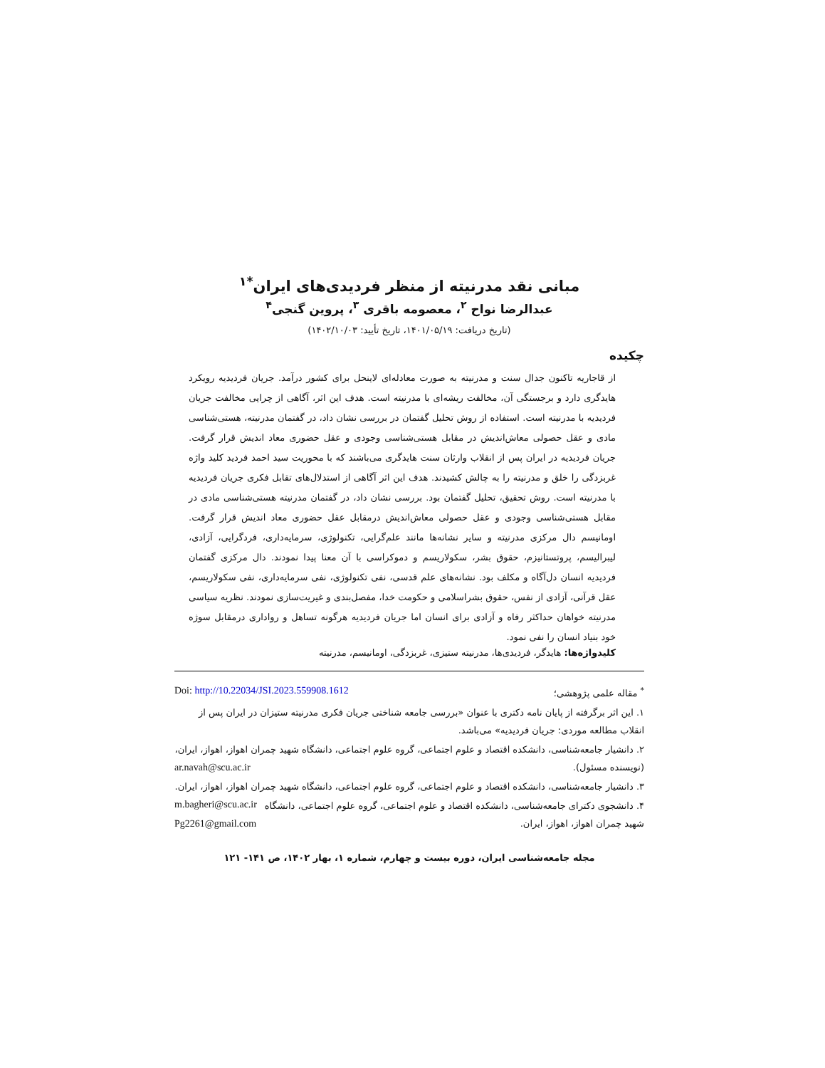مبانی نقد مدرنیته از منظر فردیدی‌های ایران<sup>*۱</sup>
عبدالرضا نواح <sup>۲</sup>، معصومه باقری <sup>۳</sup>، پروین گنجی<sup>۴</sup>
(تاریخ دریافت: ۱۴۰۱/۰۵/۱۹، تاریخ تأیید: ۱۴۰۲/۱۰/۰۳)
چکیده
از قاجاریه تاکنون جدال سنت و مدرنیته به صورت معادله‌ای لاینحل برای کشور درآمد. جریان فردیدیه رویکرد هایدگری دارد و برجستگی آن، مخالفت ریشه‌ای با مدرنیته است. هدف این اثر، آگاهی از چرایی مخالفت جریان فردیدیه با مدرنیته است. استفاده از روش تحلیل گفتمان در بررسی نشان داد، در گفتمان مدرنیته، هستی‌شناسی مادی و عقل حصولی معاش‌اندیش در مقابل هستی‌شناسی وجودی و عقل حضوری معاد اندیش قرار گرفت. جریان فردیدیه در ایران پس از انقلاب وارثان سنت هایدگری می‌باشند که با محوریت سید احمد فردید کلید واژه غربزدگی را خلق و مدرنیته را به چالش کشیدند. هدف این اثر آگاهی از استدلال‌های تقابل فکری جریان فردیدیه با مدرنیته است. روش تحقیق، تحلیل گفتمان بود. بررسی نشان داد، در گفتمان مدرنیته هستی‌شناسی مادی در مقابل هستی‌شناسی وجودی و عقل حصولی معاش‌اندیش درمقابل عقل حضوری معاد اندیش قرار گرفت. اومانیسم دال مرکزی مدرنیته و سایر نشانه‌ها مانند علم‌گرایی، تکنولوژی، سرمایه‌داری، فردگرایی، آزادی، لیبرالیسم، پروتستانیزم، حقوق بشر، سکولاریسم و دموکراسی با آن معنا پیدا نمودند. دال مرکزی گفتمان فردیدیه انسان دل‌آگاه و مکلف بود. نشانه‌های علم قدسی، نفی تکنولوژی، نفی سرمایه‌داری، نفی سکولاریسم، عقل قرآنی، آزادی از نفس، حقوق بشراسلامی و حکومت خدا، مفصل‌بندی و غیریت‌سازی نمودند. نظریه سیاسی مدرنیته خواهان حداکثر رفاه و آزادی برای انسان اما جریان فردیدیه هرگونه تساهل و رواداری درمقابل سوژه خود بنیاد انسان را نفی نمود.
کلیدواژه‌ها: هایدگر، فردیدی‌ها، مدرنیته ستیزی، غربزدگی، اومانیسم، مدرنیته
<sup>*</sup> مقاله علمی پژوهشی؛ Doi: http://10.22034/JSI.2023.559908.1612
۱. این اثر برگرفته از پایان نامه دکتری با عنوان «بررسی جامعه شناختی جریان فکری مدرنیته ستیزان در ایران پس از انقلاب مطالعه موردی: جریان فردیدیه» می‌باشد.
۲. دانشیار جامعه‌شناسی، دانشکده اقتصاد و علوم اجتماعی، گروه علوم اجتماعی، دانشگاه شهید چمران اهواز، اهواز، ایران، (نویسنده مسئول). ar.navah@scu.ac.ir
۳. دانشیار جامعه‌شناسی، دانشکده اقتصاد و علوم اجتماعی، گروه علوم اجتماعی، دانشگاه شهید چمران اهواز، اهواز، ایران. m.bagheri@scu.ac.ir
۴. دانشجوی دکترای جامعه‌شناسی، دانشکده اقتصاد و علوم اجتماعی، گروه علوم اجتماعی، دانشگاه شهید چمران اهواز، اهواز، ایران. Pg2261@gmail.com
مجله جامعه‌شناسی ایران، دوره بیست و چهارم، شماره ۱، بهار ۱۴۰۲، ص ۱۴۱- ۱۲۱